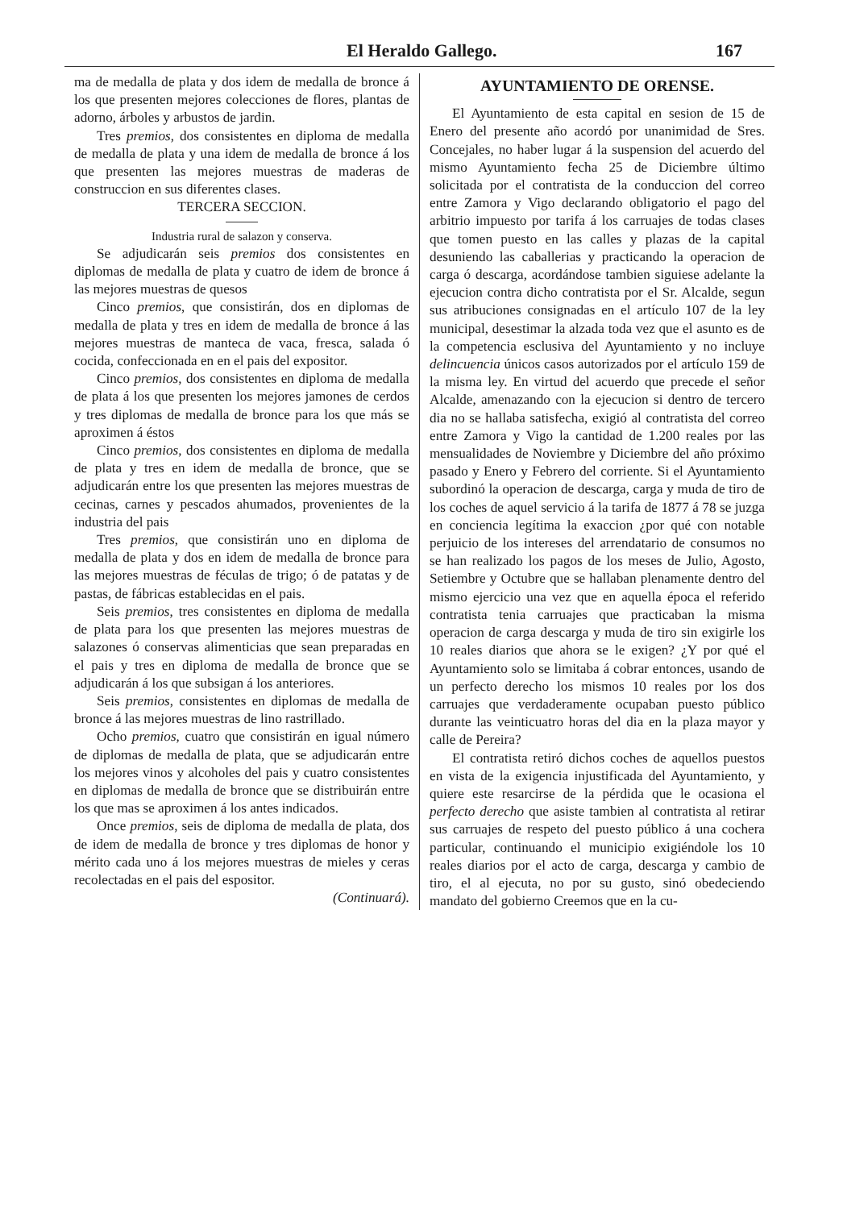El Heraldo Gallego. 167
ma de medalla de plata y dos idem de medalla de bronce á los que presenten mejores colecciones de flores, plantas de adorno, árboles y arbustos de jardin.
Tres premios, dos consistentes en diploma de medalla de medalla de plata y una idem de medalla de bronce á los que presenten las mejores muestras de maderas de construccion en sus diferentes clases.
TERCERA SECCION.
Industria rural de salazon y conserva.
Se adjudicarán seis premios dos consistentes en diplomas de medalla de plata y cuatro de idem de bronce á las mejores muestras de quesos
Cinco premios, que consistirán, dos en diplomas de medalla de plata y tres en idem de medalla de bronce á las mejores muestras de manteca de vaca, fresca, salada ó cocida, confeccionada en en el pais del expositor.
Cinco premios, dos consistentes en diploma de medalla de plata á los que presenten los mejores jamones de cerdos y tres diplomas de medalla de bronce para los que más se aproximen á éstos
Cinco premios, dos consistentes en diploma de medalla de plata y tres en idem de medalla de bronce, que se adjudicarán entre los que presenten las mejores muestras de cecinas, carnes y pescados ahumados, provenientes de la industria del pais
Tres premios, que consistirán uno en diploma de medalla de plata y dos en idem de medalla de bronce para las mejores muestras de féculas de trigo; ó de patatas y de pastas, de fábricas establecidas en el pais.
Seis premios, tres consistentes en diploma de medalla de plata para los que presenten las mejores muestras de salazones ó conservas alimenticias que sean preparadas en el pais y tres en diploma de medalla de bronce que se adjudicarán á los que subsigan á los anteriores.
Seis premios, consistentes en diplomas de medalla de bronce á las mejores muestras de lino rastrillado.
Ocho premios, cuatro que consistirán en igual número de diplomas de medalla de plata, que se adjudicarán entre los mejores vinos y alcoholes del pais y cuatro consistentes en diplomas de medalla de bronce que se distribuirán entre los que mas se aproximen á los antes indicados.
Once premios, seis de diploma de medalla de plata, dos de idem de medalla de bronce y tres diplomas de honor y mérito cada uno á los mejores muestras de mieles y ceras recolectadas en el pais del espositor.
(Continuará).
AYUNTAMIENTO DE ORENSE.
El Ayuntamiento de esta capital en sesion de 15 de Enero del presente año acordó por unanimidad de Sres. Concejales, no haber lugar á la suspension del acuerdo del mismo Ayuntamiento fecha 25 de Diciembre último solicitada por el contratista de la conduccion del correo entre Zamora y Vigo declarando obligatorio el pago del arbitrio impuesto por tarifa á los carruajes de todas clases que tomen puesto en las calles y plazas de la capital desuniendo las caballerias y practicando la operacion de carga ó descarga, acordándose tambien siguiese adelante la ejecucion contra dicho contratista por el Sr. Alcalde, segun sus atribuciones consignadas en el artículo 107 de la ley municipal, desestimar la alzada toda vez que el asunto es de la competencia esclusiva del Ayuntamiento y no incluye delincuencia únicos casos autorizados por el artículo 159 de la misma ley. En virtud del acuerdo que precede el señor Alcalde, amenazando con la ejecucion si dentro de tercero dia no se hallaba satisfecha, exigió al contratista del correo entre Zamora y Vigo la cantidad de 1.200 reales por las mensualidades de Noviembre y Diciembre del año próximo pasado y Enero y Febrero del corriente. Si el Ayuntamiento subordinó la operacion de descarga, carga y muda de tiro de los coches de aquel servicio á la tarifa de 1877 á 78 se juzga en conciencia legítima la exaccion ¿por qué con notable perjuicio de los intereses del arrendatario de consumos no se han realizado los pagos de los meses de Julio, Agosto, Setiembre y Octubre que se hallaban plenamente dentro del mismo ejercicio una vez que en aquella época el referido contratista tenia carruajes que practicaban la misma operacion de carga descarga y muda de tiro sin exigirle los 10 reales diarios que ahora se le exigen? ¿Y por qué el Ayuntamiento solo se limitaba á cobrar entonces, usando de un perfecto derecho los mismos 10 reales por los dos carruajes que verdaderamente ocupaban puesto público durante las veinticuatro horas del dia en la plaza mayor y calle de Pereira?
El contratista retiró dichos coches de aquellos puestos en vista de la exigencia injustificada del Ayuntamiento, y quiere este resarcirse de la pérdida que le ocasiona el perfecto derecho que asiste tambien al contratista al retirar sus carruajes de respeto del puesto público á una cochera particular, continuando el municipio exigiéndole los 10 reales diarios por el acto de carga, descarga y cambio de tiro, el al ejecuta, no por su gusto, sinó obedeciendo mandato del gobierno Creemos que en la cu-